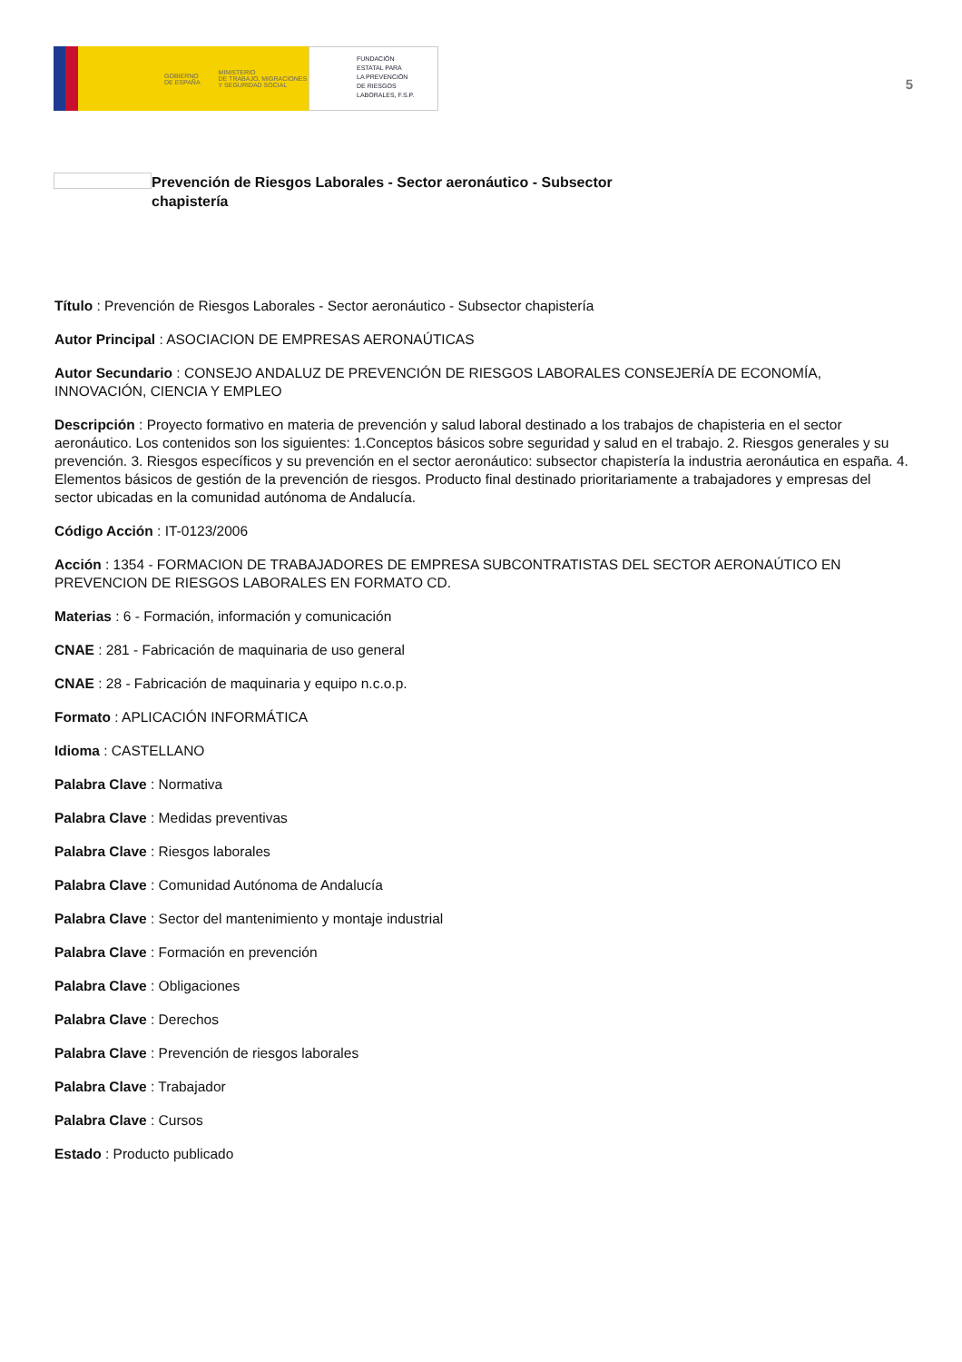GOBIERNO
DE ESPAÑA MINISTERIO
DE TRABAJO, MIGRACIONES
Y SEGURIDAD SOCIAL
FUNDACIÓN
ESTATAL PARA
LA PREVENCIÓN
DE RIESGOS
LABORALES, F.S.P.
5
Prevención de Riesgos Laborales - Sector aeronáutico - Subsector chapistería
Título : Prevención de Riesgos Laborales - Sector aeronáutico - Subsector chapistería
Autor Principal : ASOCIACION DE EMPRESAS AERONAÚTICAS
Autor Secundario : CONSEJO ANDALUZ DE PREVENCIÓN DE RIESGOS LABORALES CONSEJERÍA DE ECONOMÍA, INNOVACIÓN, CIENCIA Y EMPLEO
Descripción : Proyecto formativo en materia de prevención y salud laboral destinado a los trabajos de chapisteria en el sector aeronáutico. Los contenidos son los siguientes: 1.Conceptos básicos sobre seguridad y salud en el trabajo. 2. Riesgos generales y su prevención. 3. Riesgos específicos y su prevención en el sector aeronáutico: subsector chapistería la industria aeronáutica en españa. 4. Elementos básicos de gestión de la prevención de riesgos. Producto final destinado prioritariamente a trabajadores y empresas del sector ubicadas en la comunidad autónoma de Andalucía.
Código Acción : IT-0123/2006
Acción : 1354 - FORMACION DE TRABAJADORES DE EMPRESA SUBCONTRATISTAS DEL SECTOR AERONAÚTICO EN PREVENCION DE RIESGOS LABORALES EN FORMATO CD.
Materias : 6 - Formación, información y comunicación
CNAE : 281 - Fabricación de maquinaria de uso general
CNAE : 28 - Fabricación de maquinaria y equipo n.c.o.p.
Formato : APLICACIÓN INFORMÁTICA
Idioma : CASTELLANO
Palabra Clave : Normativa
Palabra Clave : Medidas preventivas
Palabra Clave : Riesgos laborales
Palabra Clave : Comunidad Autónoma de Andalucía
Palabra Clave : Sector del mantenimiento y montaje industrial
Palabra Clave : Formación en prevención
Palabra Clave : Obligaciones
Palabra Clave : Derechos
Palabra Clave : Prevención de riesgos laborales
Palabra Clave : Trabajador
Palabra Clave : Cursos
Estado : Producto publicado